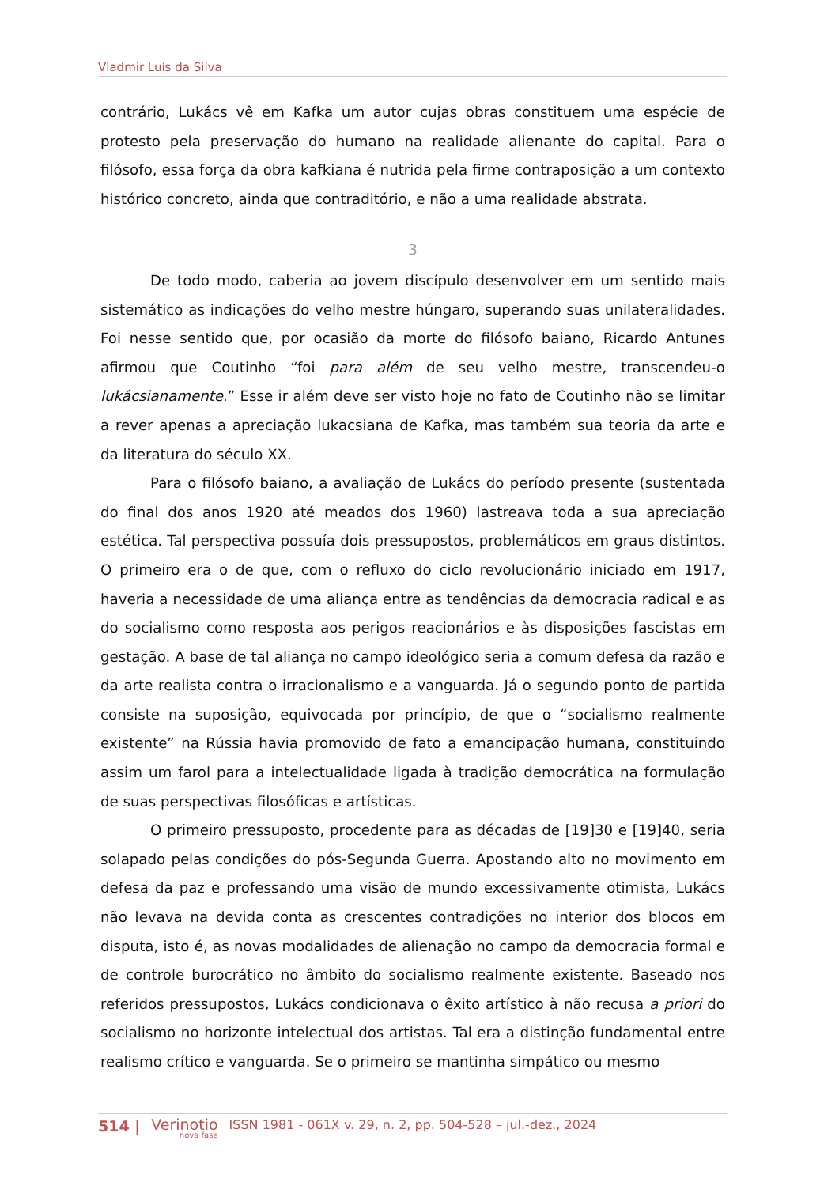Vladmir Luís da Silva
contrário, Lukács vê em Kafka um autor cujas obras constituem uma espécie de protesto pela preservação do humano na realidade alienante do capital. Para o filósofo, essa força da obra kafkiana é nutrida pela firme contraposição a um contexto histórico concreto, ainda que contraditório, e não a uma realidade abstrata.
3
De todo modo, caberia ao jovem discípulo desenvolver em um sentido mais sistemático as indicações do velho mestre húngaro, superando suas unilateralidades. Foi nesse sentido que, por ocasião da morte do filósofo baiano, Ricardo Antunes afirmou que Coutinho “foi para além de seu velho mestre, transcendeu-o lukácsianamente.” Esse ir além deve ser visto hoje no fato de Coutinho não se limitar a rever apenas a apreciação lukacsiana de Kafka, mas também sua teoria da arte e da literatura do século XX.
Para o filósofo baiano, a avaliação de Lukács do período presente (sustentada do final dos anos 1920 até meados dos 1960) lastreava toda a sua apreciação estética. Tal perspectiva possuía dois pressupostos, problemáticos em graus distintos. O primeiro era o de que, com o refluxo do ciclo revolucionário iniciado em 1917, haveria a necessidade de uma aliança entre as tendências da democracia radical e as do socialismo como resposta aos perigos reacionários e às disposições fascistas em gestação. A base de tal aliança no campo ideológico seria a comum defesa da razão e da arte realista contra o irracionalismo e a vanguarda. Já o segundo ponto de partida consiste na suposição, equivocada por princípio, de que o “socialismo realmente existente” na Rússia havia promovido de fato a emancipação humana, constituindo assim um farol para a intelectualidade ligada à tradição democrática na formulação de suas perspectivas filosóficas e artísticas.
O primeiro pressuposto, procedente para as décadas de [19]30 e [19]40, seria solapado pelas condições do pós-Segunda Guerra. Apostando alto no movimento em defesa da paz e professando uma visão de mundo excessivamente otimista, Lukács não levava na devida conta as crescentes contradições no interior dos blocos em disputa, isto é, as novas modalidades de alienação no campo da democracia formal e de controle burocrático no âmbito do socialismo realmente existente. Baseado nos referidos pressupostos, Lukács condicionava o êxito artístico à não recusa a priori do socialismo no horizonte intelectual dos artistas. Tal era a distinção fundamental entre realismo crítico e vanguarda. Se o primeiro se mantinha simpático ou mesmo
514 | Verinotio
nova fase ISSN 1981 - 061X v. 29, n. 2, pp. 504-528 – jul.-dez., 2024